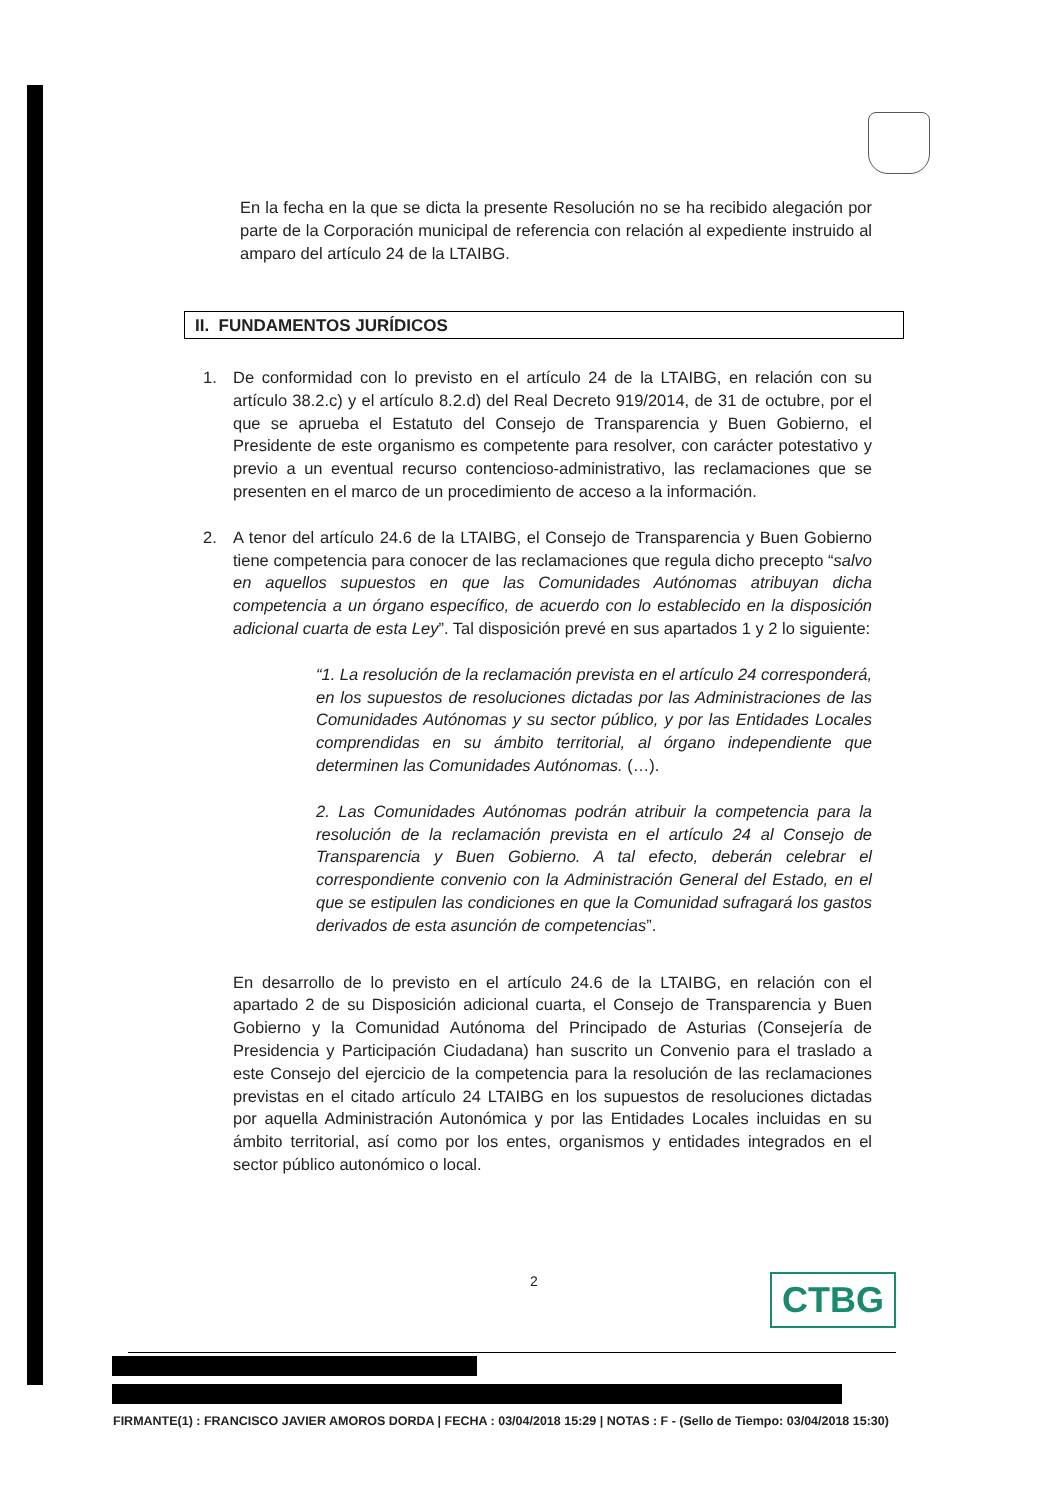En la fecha en la que se dicta la presente Resolución no se ha recibido alegación por parte de la Corporación municipal de referencia con relación al expediente instruido al amparo del artículo 24 de la LTAIBG.
II. FUNDAMENTOS JURÍDICOS
1. De conformidad con lo previsto en el artículo 24 de la LTAIBG, en relación con su artículo 38.2.c) y el artículo 8.2.d) del Real Decreto 919/2014, de 31 de octubre, por el que se aprueba el Estatuto del Consejo de Transparencia y Buen Gobierno, el Presidente de este organismo es competente para resolver, con carácter potestativo y previo a un eventual recurso contencioso-administrativo, las reclamaciones que se presenten en el marco de un procedimiento de acceso a la información.
2. A tenor del artículo 24.6 de la LTAIBG, el Consejo de Transparencia y Buen Gobierno tiene competencia para conocer de las reclamaciones que regula dicho precepto “salvo en aquellos supuestos en que las Comunidades Autónomas atribuyan dicha competencia a un órgano específico, de acuerdo con lo establecido en la disposición adicional cuarta de esta Ley”. Tal disposición prevé en sus apartados 1 y 2 lo siguiente:
“1. La resolución de la reclamación prevista en el artículo 24 corresponderá, en los supuestos de resoluciones dictadas por las Administraciones de las Comunidades Autónomas y su sector público, y por las Entidades Locales comprendidas en su ámbito territorial, al órgano independiente que determinen las Comunidades Autónomas. (…).
2. Las Comunidades Autónomas podrán atribuir la competencia para la resolución de la reclamación prevista en el artículo 24 al Consejo de Transparencia y Buen Gobierno. A tal efecto, deberán celebrar el correspondiente convenio con la Administración General del Estado, en el que se estipulen las condiciones en que la Comunidad sufragará los gastos derivados de esta asunción de competencias”.
En desarrollo de lo previsto en el artículo 24.6 de la LTAIBG, en relación con el apartado 2 de su Disposición adicional cuarta, el Consejo de Transparencia y Buen Gobierno y la Comunidad Autónoma del Principado de Asturias (Consejería de Presidencia y Participación Ciudadana) han suscrito un Convenio para el traslado a este Consejo del ejercicio de la competencia para la resolución de las reclamaciones previstas en el citado artículo 24 LTAIBG en los supuestos de resoluciones dictadas por aquella Administración Autonómica y por las Entidades Locales incluidas en su ámbito territorial, así como por los entes, organismos y entidades integrados en el sector público autonómico o local.
2 CTBG
FIRMANTE(1) : FRANCISCO JAVIER AMOROS DORDA | FECHA : 03/04/2018 15:29 | NOTAS : F - (Sello de Tiempo: 03/04/2018 15:30)